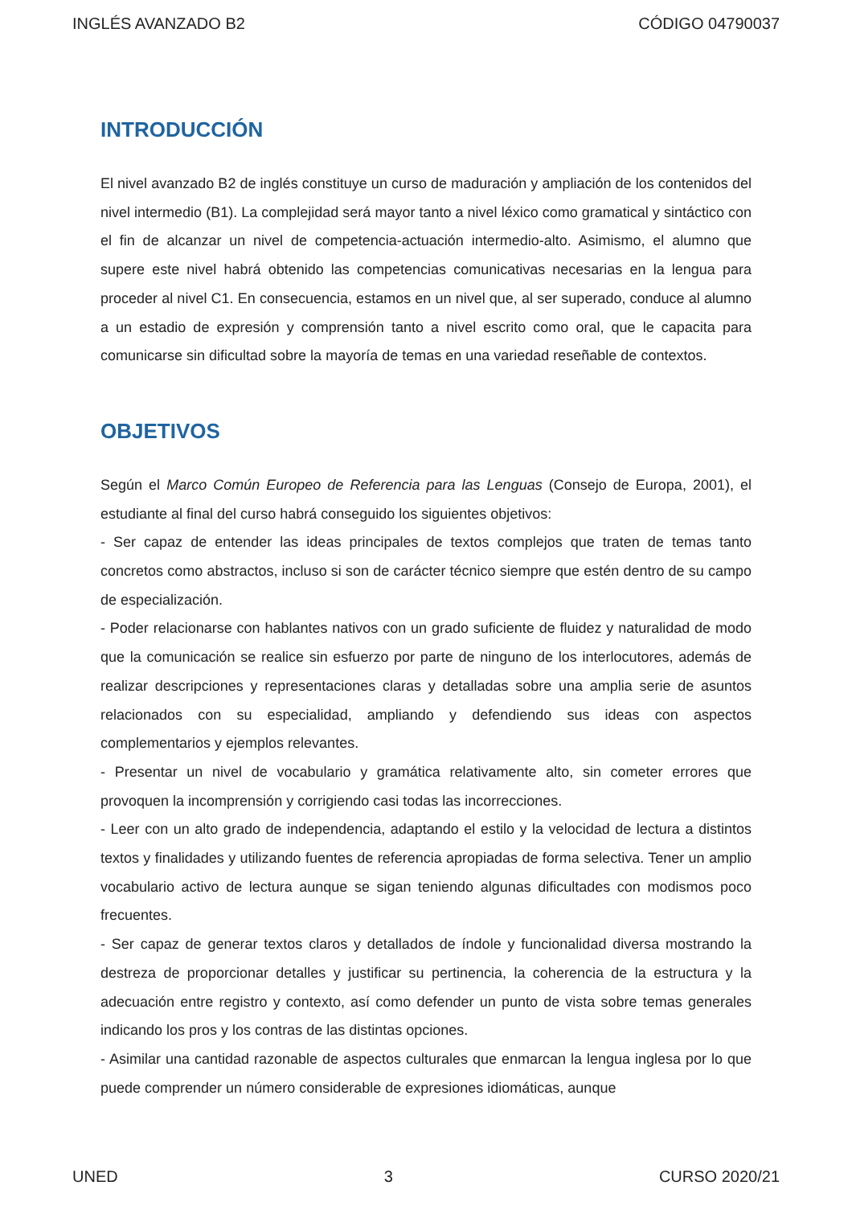INGLÉS AVANZADO B2 CÓDIGO 04790037
INTRODUCCIÓN
El nivel avanzado B2 de inglés constituye un curso de maduración y ampliación de los contenidos del nivel intermedio (B1). La complejidad será mayor tanto a nivel léxico como gramatical y sintáctico con el fin de alcanzar un nivel de competencia-actuación intermedio-alto. Asimismo, el alumno que supere este nivel habrá obtenido las competencias comunicativas necesarias en la lengua para proceder al nivel C1. En consecuencia, estamos en un nivel que, al ser superado, conduce al alumno a un estadio de expresión y comprensión tanto a nivel escrito como oral, que le capacita para comunicarse sin dificultad sobre la mayoría de temas en una variedad reseñable de contextos.
OBJETIVOS
Según el Marco Común Europeo de Referencia para las Lenguas (Consejo de Europa, 2001), el estudiante al final del curso habrá conseguido los siguientes objetivos:
- Ser capaz de entender las ideas principales de textos complejos que traten de temas tanto concretos como abstractos, incluso si son de carácter técnico siempre que estén dentro de su campo de especialización.
- Poder relacionarse con hablantes nativos con un grado suficiente de fluidez y naturalidad de modo que la comunicación se realice sin esfuerzo por parte de ninguno de los interlocutores, además de realizar descripciones y representaciones claras y detalladas sobre una amplia serie de asuntos relacionados con su especialidad, ampliando y defendiendo sus ideas con aspectos complementarios y ejemplos relevantes.
- Presentar un nivel de vocabulario y gramática relativamente alto, sin cometer errores que provoquen la incomprensión y corrigiendo casi todas las incorrecciones.
- Leer con un alto grado de independencia, adaptando el estilo y la velocidad de lectura a distintos textos y finalidades y utilizando fuentes de referencia apropiadas de forma selectiva. Tener un amplio vocabulario activo de lectura aunque se sigan teniendo algunas dificultades con modismos poco frecuentes.
- Ser capaz de generar textos claros y detallados de índole y funcionalidad diversa mostrando la destreza de proporcionar detalles y justificar su pertinencia, la coherencia de la estructura y la adecuación entre registro y contexto, así como defender un punto de vista sobre temas generales indicando los pros y los contras de las distintas opciones.
- Asimilar una cantidad razonable de aspectos culturales que enmarcan la lengua inglesa por lo que puede comprender un número considerable de expresiones idiomáticas, aunque
UNED 3 CURSO 2020/21